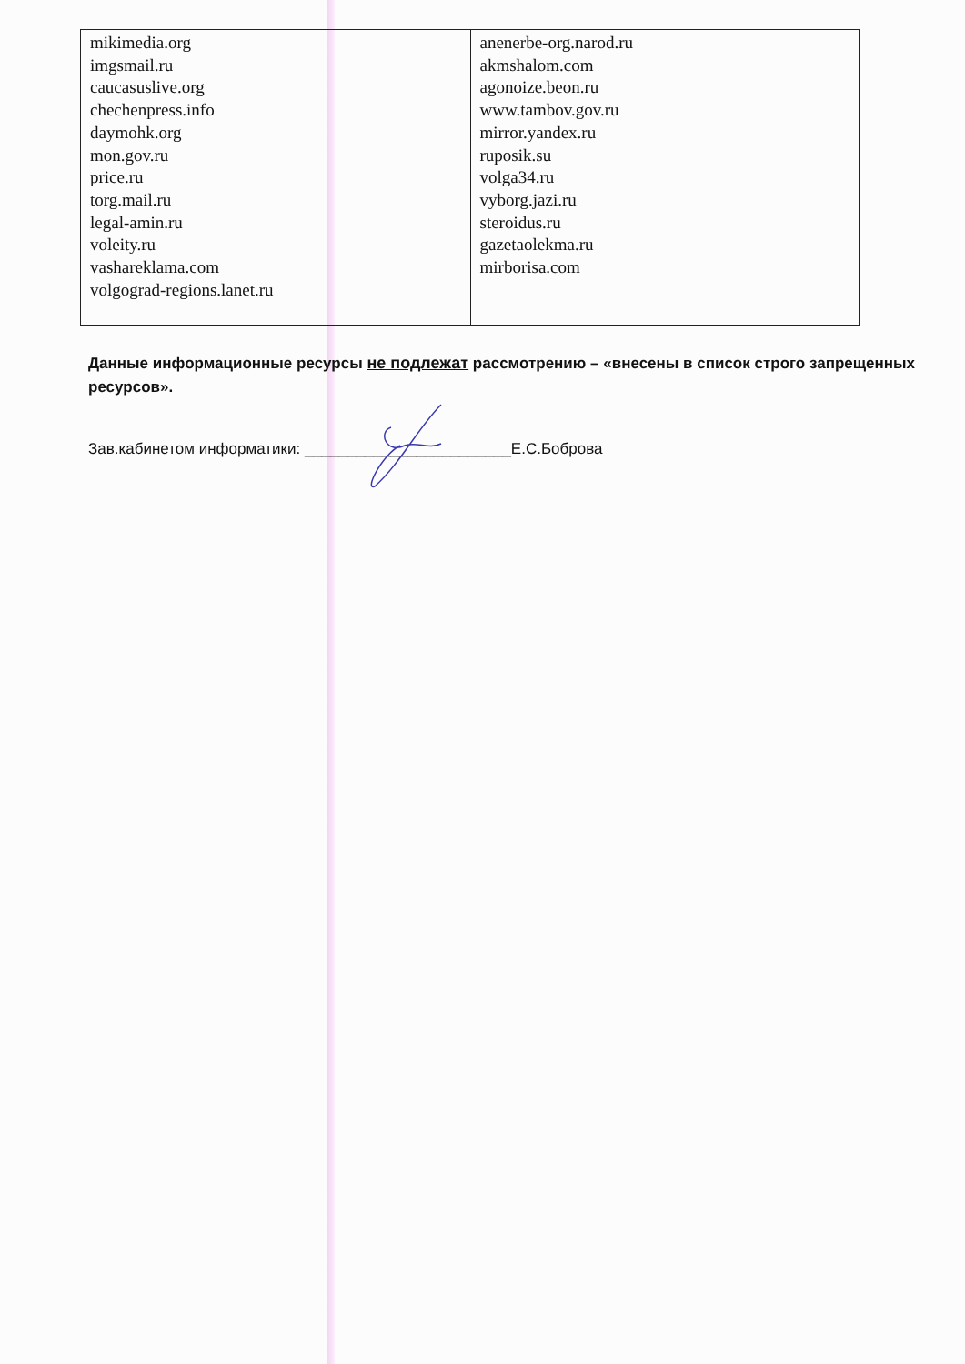| mikimedia.org imgsmail.ru caucasuslive.org chechenpress.info daymohk.org mon.gov.ru price.ru torg.mail.ru legal-amin.ru voleity.ru vashareklama.com volgograd-regions.lanet.ru | anenerbe-org.narod.ru akmshalom.com agonoize.beon.ru www.tambov.gov.ru mirror.yandex.ru ruposik.su volga34.ru vyborg.jazi.ru steroidus.ru gazetaolekma.ru mirborisa.com |
Данные информационные ресурсы не подлежат рассмотрению – «внесены в список строго запрещенных ресурсов».
Зав.кабинетом информатики: ________________________Е.С.Боброва